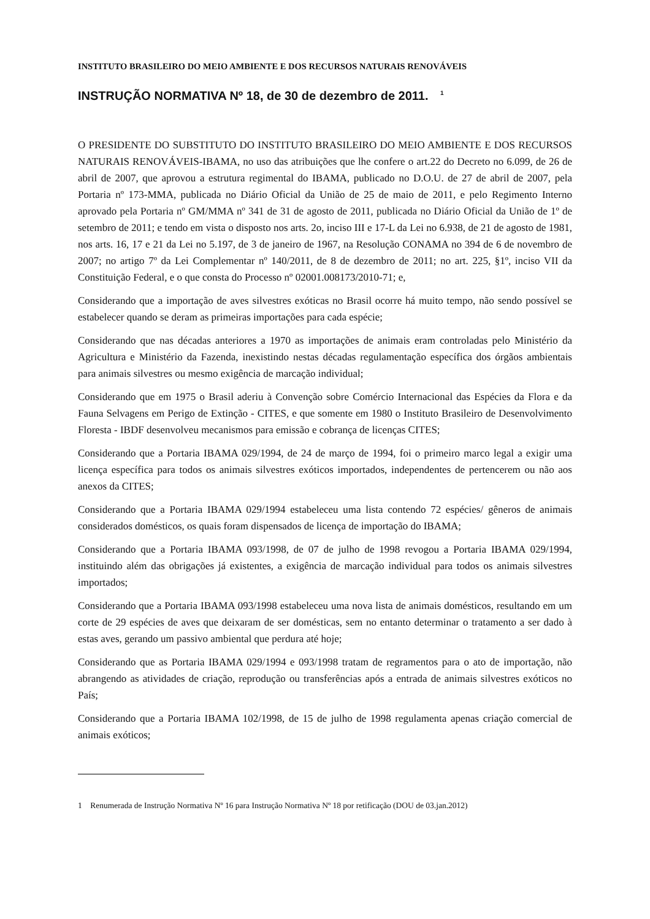INSTITUTO BRASILEIRO DO MEIO AMBIENTE E DOS RECURSOS NATURAIS RENOVÁVEIS
INSTRUÇÃO NORMATIVA Nº 18, de 30 de dezembro de 2011. <sup>1</sup>
O PRESIDENTE DO SUBSTITUTO DO INSTITUTO BRASILEIRO DO MEIO AMBIENTE E DOS RECURSOS NATURAIS RENOVÁVEIS-IBAMA, no uso das atribuições que lhe confere o art.22 do Decreto no 6.099, de 26 de abril de 2007, que aprovou a estrutura regimental do IBAMA, publicado no D.O.U. de 27 de abril de 2007, pela Portaria nº 173-MMA, publicada no Diário Oficial da União de 25 de maio de 2011, e pelo Regimento Interno aprovado pela Portaria nº GM/MMA nº 341 de 31 de agosto de 2011, publicada no Diário Oficial da União de 1º de setembro de 2011; e tendo em vista o disposto nos arts. 2o, inciso III e 17-L da Lei no 6.938, de 21 de agosto de 1981, nos arts. 16, 17 e 21 da Lei no 5.197, de 3 de janeiro de 1967, na Resolução CONAMA no 394 de 6 de novembro de 2007; no artigo 7º da Lei Complementar nº 140/2011, de 8 de dezembro de 2011; no art. 225, §1º, inciso VII da Constituição Federal, e o que consta do Processo nº 02001.008173/2010-71; e,
Considerando que a importação de aves silvestres exóticas no Brasil ocorre há muito tempo, não sendo possível se estabelecer quando se deram as primeiras importações para cada espécie;
Considerando que nas décadas anteriores a 1970 as importações de animais eram controladas pelo Ministério da Agricultura e Ministério da Fazenda, inexistindo nestas décadas regulamentação específica dos órgãos ambientais para animais silvestres ou mesmo exigência de marcação individual;
Considerando que em 1975 o Brasil aderiu à Convenção sobre Comércio Internacional das Espécies da Flora e da Fauna Selvagens em Perigo de Extinção - CITES, e que somente em 1980 o Instituto Brasileiro de Desenvolvimento Floresta - IBDF desenvolveu mecanismos para emissão e cobrança de licenças CITES;
Considerando que a Portaria IBAMA 029/1994, de 24 de março de 1994, foi o primeiro marco legal a exigir uma licença específica para todos os animais silvestres exóticos importados, independentes de pertencerem ou não aos anexos da CITES;
Considerando que a Portaria IBAMA 029/1994 estabeleceu uma lista contendo 72 espécies/ gêneros de animais considerados domésticos, os quais foram dispensados de licença de importação do IBAMA;
Considerando que a Portaria IBAMA 093/1998, de 07 de julho de 1998 revogou a Portaria IBAMA 029/1994, instituindo além das obrigações já existentes, a exigência de marcação individual para todos os animais silvestres importados;
Considerando que a Portaria IBAMA 093/1998 estabeleceu uma nova lista de animais domésticos, resultando em um corte de 29 espécies de aves que deixaram de ser domésticas, sem no entanto determinar o tratamento a ser dado à estas aves, gerando um passivo ambiental que perdura até hoje;
Considerando que as Portaria IBAMA 029/1994 e 093/1998 tratam de regramentos para o ato de importação, não abrangendo as atividades de criação, reprodução ou transferências após a entrada de animais silvestres exóticos no País;
Considerando que a Portaria IBAMA 102/1998, de 15 de julho de 1998 regulamenta apenas criação comercial de animais exóticos;
1 Renumerada de Instrução Normativa Nº 16 para Instrução Normativa Nº 18 por retificação (DOU de 03.jan.2012)